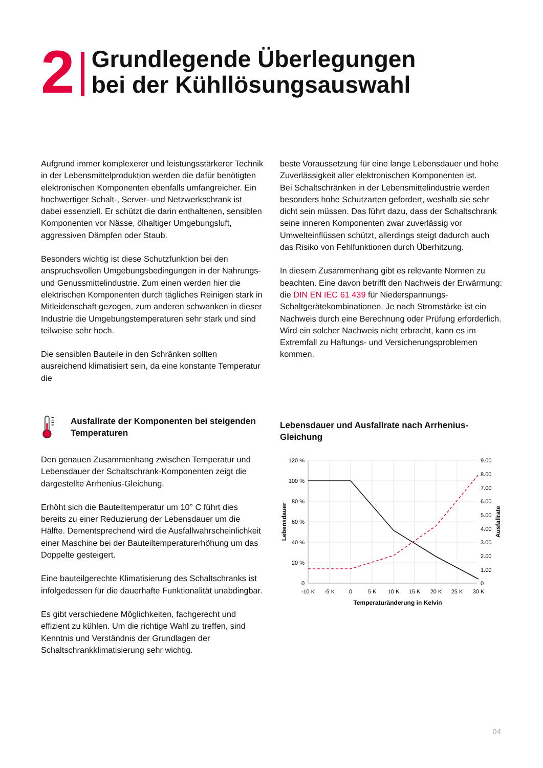2
Grundlegende Überlegungen
bei der Kühllösungsauswahl
Aufgrund immer komplexerer und leistungsstärkerer Technik in der Lebensmittelproduktion werden die dafür benötigten elektronischen Komponenten ebenfalls umfangreicher. Ein hochwertiger Schalt-, Server- und Netzwerkschrank ist dabei essenziell. Er schützt die darin enthaltenen, sensiblen Komponenten vor Nässe, ölhaltiger Umgebungsluft, aggressiven Dämpfen oder Staub.
Besonders wichtig ist diese Schutzfunktion bei den anspruchsvollen Umgebungsbedingungen in der Nahrungs- und Genussmittelindustrie. Zum einen werden hier die elektrischen Komponenten durch tägliches Reinigen stark in Mitleidenschaft gezogen, zum anderen schwanken in dieser Industrie die Umgebungstemperaturen sehr stark und sind teilweise sehr hoch.
Die sensiblen Bauteile in den Schränken sollten ausreichend klimatisiert sein, da eine konstante Temperatur die
beste Voraussetzung für eine lange Lebensdauer und hohe Zuverlässigkeit aller elektronischen Komponenten ist.
Bei Schaltschränken in der Lebensmittelindustrie werden besonders hohe Schutzarten gefordert, weshalb sie sehr dicht sein müssen. Das führt dazu, dass der Schaltschrank seine inneren Komponenten zwar zuverlässig vor Umwelteinflüssen schützt, allerdings steigt dadurch auch das Risiko von Fehlfunktionen durch Überhitzung.
In diesem Zusammenhang gibt es relevante Normen zu beachten. Eine davon betrifft den Nachweis der Erwärmung: die DIN EN IEC 61 439 für Niederspannungs-Schaltgerätekombinationen. Je nach Stromstärke ist ein Nachweis durch eine Berechnung oder Prüfung erforderlich. Wird ein solcher Nachweis nicht erbracht, kann es im Extremfall zu Haftungs- und Versicherungsproblemen kommen.
Ausfallrate der Komponenten bei steigenden Temperaturen
Den genauen Zusammenhang zwischen Temperatur und Lebensdauer der Schaltschrank-Komponenten zeigt die dargestellte Arrhenius-Gleichung.
Erhöht sich die Bauteiltemperatur um 10° C führt dies bereits zu einer Reduzierung der Lebensdauer um die Hälfte. Dementsprechend wird die Ausfallwahrscheinlichkeit einer Maschine bei der Bauteiltemperaturerhöhung um das Doppelte gesteigert.
Eine bauteilgerechte Klimatisierung des Schaltschranks ist infolgedessen für die dauerhafte Funktionalität unabdingbar.
Es gibt verschiedene Möglichkeiten, fachgerecht und effizient zu kühlen. Um die richtige Wahl zu treffen, sind Kenntnis und Verständnis der Grundlagen der Schaltschrankklimatisierung sehr wichtig.
Lebensdauer und Ausfallrate nach Arrhenius-Gleichung
120 %
100 %
80 %
60 %
40 %
20 %
0
9.00
8.00
7.00
6.00
5.00
4.00
3.00
2.00
1.00
0
-10 K
-5 K
0
5 K
10 K
15 K
20 K
25 K
30 K
Temperaturänderung in Kelvin
Lebensdauer
Ausfallrate
04